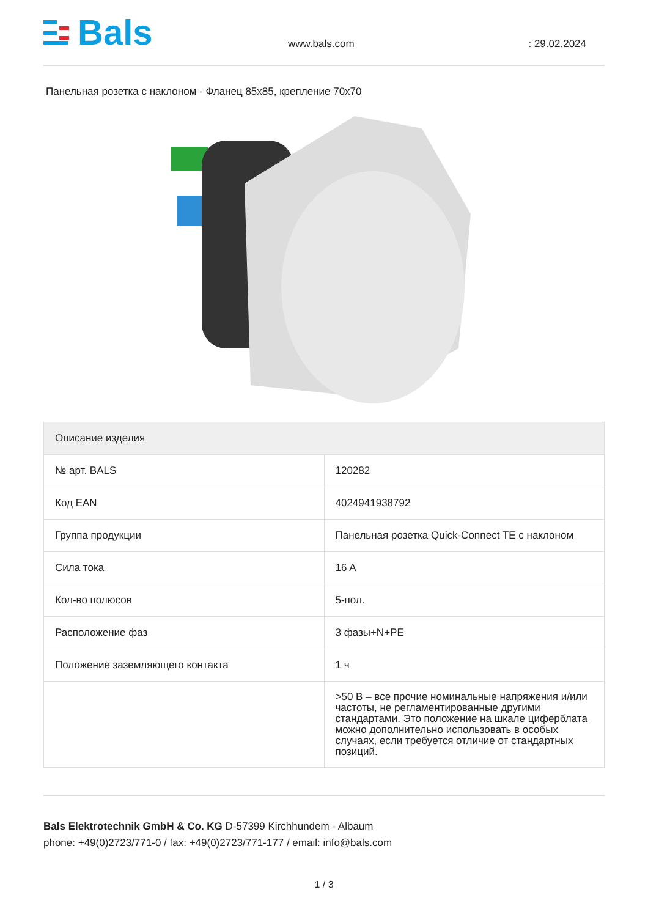Bals
www.bals.com
: 29.02.2024
Панельная розетка с наклоном - Фланец 85x85, крепление 70x70
| Описание изделия | |
| --- | --- |
| № арт. BALS | 120282 |
| Код EAN | 4024941938792 |
| Группа продукции | Панельная розетка Quick-Connect TE с наклоном |
| Сила тока | 16 A |
| Кол-во полюсов | 5-пол. |
| Расположение фаз | 3 фазы+N+PE |
| Положение заземляющего контакта | 1 ч |
| | >50 В – все прочие номинальные напряжения и/или частоты, не регламентированные другими стандартами. Это положение на шкале циферблата можно дополнительно использовать в особых случаях, если требуется отличие от стандартных позиций. |
Bals Elektrotechnik GmbH & Co. KG D-57399 Kirchhundem - Albaum
phone: +49(0)2723/771-0 / fax: +49(0)2723/771-177 / email: info@bals.com
1 / 3